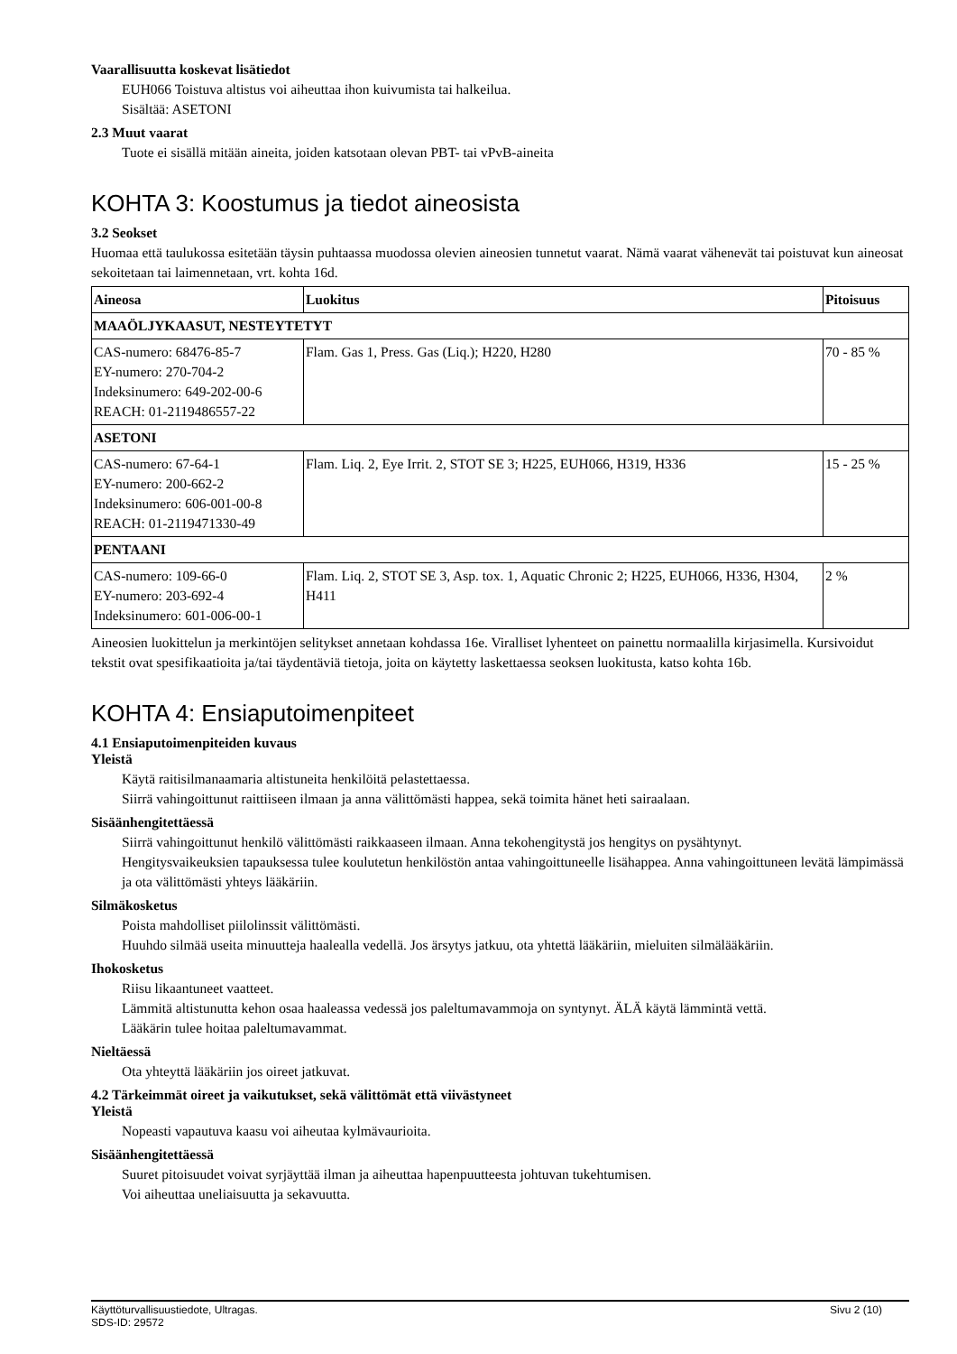Vaarallisuutta koskevat lisätiedot
EUH066 Toistuva altistus voi aiheuttaa ihon kuivumista tai halkeilua.
Sisältää: ASETONI
2.3 Muut vaarat
Tuote ei sisällä mitään aineita, joiden katsotaan olevan PBT- tai vPvB-aineita
KOHTA 3: Koostumus ja tiedot aineosista
3.2 Seokset
Huomaa että taulukossa esitetään täysin puhtaassa muodossa olevien aineosien tunnetut vaarat. Nämä vaarat vähenevät tai poistuvat kun aineosat sekoitetaan tai laimennetaan, vrt. kohta 16d.
| Aineosa | Luokitus | Pitoisuus |
| --- | --- | --- |
| MAAÖLJYKAASUT, NESTEYTETYT | | |
| CAS-numero: 68476-85-7 EY-numero: 270-704-2 Indeksinumero: 649-202-00-6 REACH: 01-2119486557-22 | Flam. Gas 1, Press. Gas (Liq.); H220, H280 | 70 - 85 % |
| ASETONI | | |
| CAS-numero: 67-64-1 EY-numero: 200-662-2 Indeksinumero: 606-001-00-8 REACH: 01-2119471330-49 | Flam. Liq. 2, Eye Irrit. 2, STOT SE 3; H225, EUH066, H319, H336 | 15 - 25 % |
| PENTAANI | | |
| CAS-numero: 109-66-0 EY-numero: 203-692-4 Indeksinumero: 601-006-00-1 | Flam. Liq. 2, STOT SE 3, Asp. tox. 1, Aquatic Chronic 2; H225, EUH066, H336, H304, H411 | 2 % |
Aineosien luokittelun ja merkintöjen selitykset annetaan kohdassa 16e. Viralliset lyhenteet on painettu normaalilla kirjasimella. Kursivoidut tekstit ovat spesifikaatioita ja/tai täydentäviä tietoja, joita on käytetty laskettaessa seoksen luokitusta, katso kohta 16b.
KOHTA 4: Ensiaputoimenpiteet
4.1 Ensiaputoimenpiteiden kuvaus
Yleistä
Käytä raitisilmanaamaria altistuneita henkilöitä pelastettaessa.
Siirrä vahingoittunut raittiiseen ilmaan ja anna välittömästi happea, sekä toimita hänet heti sairaalaan.
Sisäänhengitettäessä
Siirrä vahingoittunut henkilö välittömästi raikkaaseen ilmaan. Anna tekohengitystä jos hengitys on pysähtynyt.
Hengitysvaikeuksien tapauksessa tulee koulutetun henkilöstön antaa vahingoittuneelle lisähappea. Anna vahingoittuneen levätä lämpimässä ja ota välittömästi yhteys lääkäriin.
Silmäkosketus
Poista mahdolliset piilolinssit välittömästi.
Huuhdo silmää useita minuutteja haalealla vedellä. Jos ärsytys jatkuu, ota yhtettä lääkäriin, mieluiten silmälääkäriin.
Ihokosketus
Riisu likaantuneet vaatteet.
Lämmitä altistunutta kehon osaa haaleassa vedessä jos paleltumavammoja on syntynyt. ÄLÄ käytä lämmintä vettä.
Lääkärin tulee hoitaa paleltumavammat.
Nieltäessä
Ota yhteyttä lääkäriin jos oireet jatkuvat.
4.2 Tärkeimmät oireet ja vaikutukset, sekä välittömät että viivästyneet
Yleistä
Nopeasti vapautuva kaasu voi aiheutaa kylmävaurioita.
Sisäänhengitettäessä
Suuret pitoisuudet voivat syrjäyttää ilman ja aiheuttaa hapenpuutteesta johtuvan tukehtumisen.
Voi aiheuttaa uneliaisuutta ja sekavuutta.
Käyttöturvallisuustiedote, Ultragas.
SDS-ID: 29572
Sivu 2 (10)